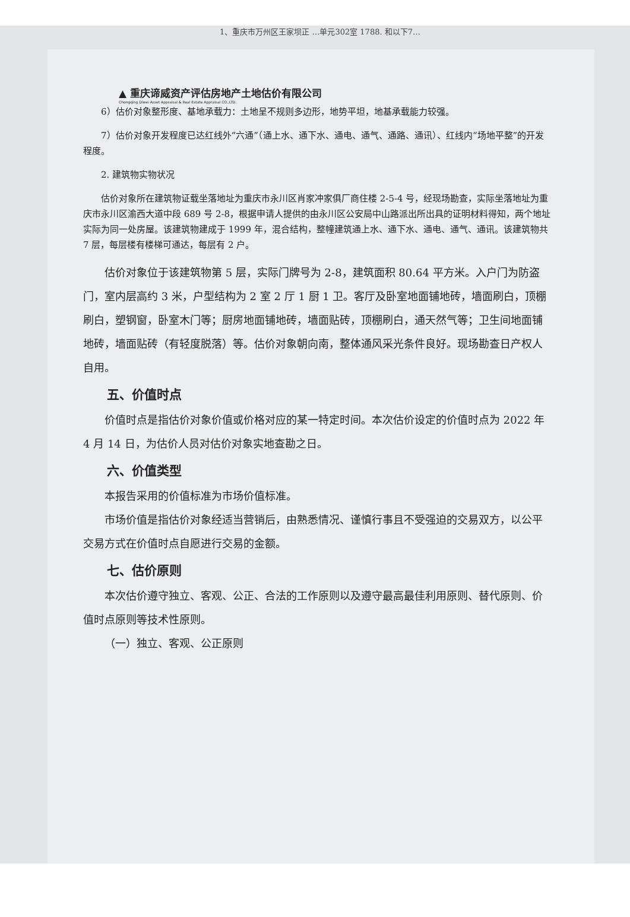1、重庆市万州区王家坝正 …单元302室 1788. 和以下7…
▲ 重庆谛威资产评估房地产土地估价有限公司
Chongqing Diwei Asset Appraisal & Real Estate Appraisal CO.,LTD.
6）估价对象整形度、基地承载力：土地呈不规则多边形，地势平坦，地基承载能力较强。
7）估价对象开发程度已达红线外“六通”（通上水、通下水、通电、通气、通路、通讯）、红线内“场地平整”的开发程度。
2. 建筑物实物状况
估价对象所在建筑物证载坐落地址为重庆市永川区肖家冲家俱厂商住楼 2-5-4 号，经现场勘查，实际坐落地址为重庆市永川区渝西大道中段 689 号 2-8，根据申请人提供的由永川区公安局中山路派出所出具的证明材料得知，两个地址实际为同一处房屋。该建筑物建成于 1999 年，混合结构，整幢建筑通上水、通下水、通电、通气、通讯。该建筑物共 7 层，每层楼有楼梯可通达，每层有 2 户。
估价对象位于该建筑物第 5 层，实际门牌号为 2-8，建筑面积 80.64 平方米。入户门为防盗门，室内层高约 3 米，户型结构为 2 室 2 厅 1 厨 1 卫。客厅及卧室地面铺地砖，墙面刷白，顶棚刷白，塑钢窗，卧室木门等；厨房地面铺地砖，墙面贴砖，顶棚刷白，通天然气等；卫生间地面铺地砖，墙面贴砖（有轻度脱落）等。估价对象朝向南，整体通风采光条件良好。现场勘查日产权人自用。
五、价值时点
价值时点是指估价对象价值或价格对应的某一特定时间。本次估价设定的价值时点为 2022 年 4 月 14 日，为估价人员对估价对象实地查勘之日。
六、价值类型
本报告采用的价值标准为市场价值标准。
市场价值是指估价对象经适当营销后，由熟悉情况、谨慎行事且不受强迫的交易双方，以公平交易方式在价值时点自愿进行交易的金额。
七、估价原则
本次估价遵守独立、客观、公正、合法的工作原则以及遵守最高最佳利用原则、替代原则、价值时点原则等技术性原则。
（一）独立、客观、公正原则